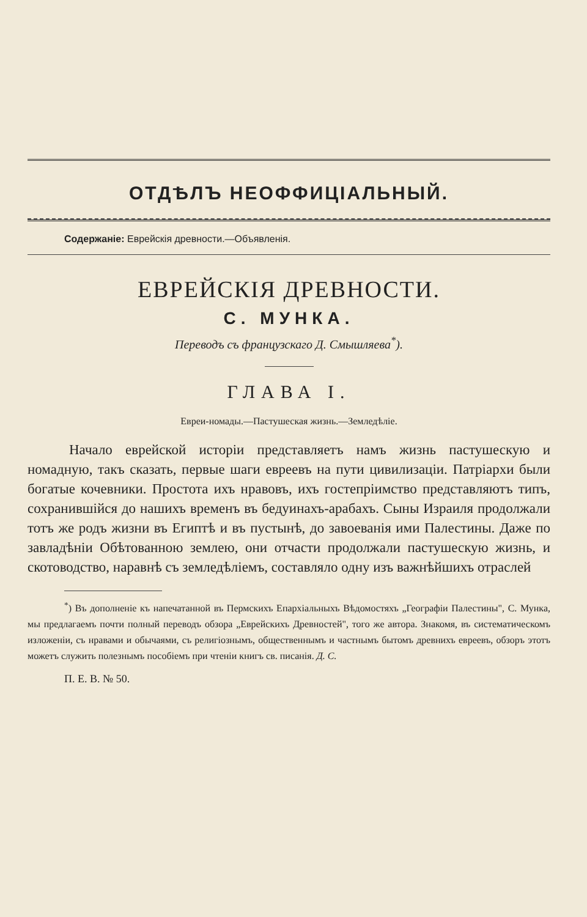ОТДѢЛЪ НЕОФФИЦІАЛЬНЫЙ.
Содержаніе: Еврейскія древности.—Объявленія.
ЕВРЕЙСКІЯ ДРЕВНОСТИ.
С. МУНКА.
Переводъ съ французскаго Д. Смышляева<sup>*</sup>).
ГЛАВА I.
Евреи-номады.—Пастушеская жизнь.—Земледѣліе.
Начало еврейской исторіи представляетъ намъ жизнь пастушескую и номадную, такъ сказать, первые шаги евреевъ на пути цивилизаціи. Патріархи были богатые кочевники. Простота ихъ нравовъ, ихъ гостепріимство представляютъ типъ, сохранившійся до нашихъ временъ въ бедуинахъ-арабахъ. Сыны Израиля продолжали тотъ же родъ жизни въ Египтѣ и въ пустынѣ, до завоеванія ими Палестины. Даже по завладѣніи Обѣтованною землею, они отчасти продолжали пастушескую жизнь, и скотоводство, наравнѣ съ земледѣліемъ, составляло одну изъ важнѣйшихъ отраслей
<sup>*</sup>) Въ дополненіе къ напечатанной въ Пермскихъ Епархіальныхъ Вѣдомостяхъ „Географіи Палестины", С. Мунка, мы предлагаемъ почти полный переводъ обзора „Еврейскихъ Древностей", того же автора. Знакомя, въ систематическомъ изложеніи, съ нравами и обычаями, съ религіознымъ, общественнымъ и частнымъ бытомъ древнихъ евреевъ, обзоръ этотъ можетъ служить полезнымъ пособіемъ при чтеніи книгъ св. писанія. Д. С.
П. Е. В. № 50.